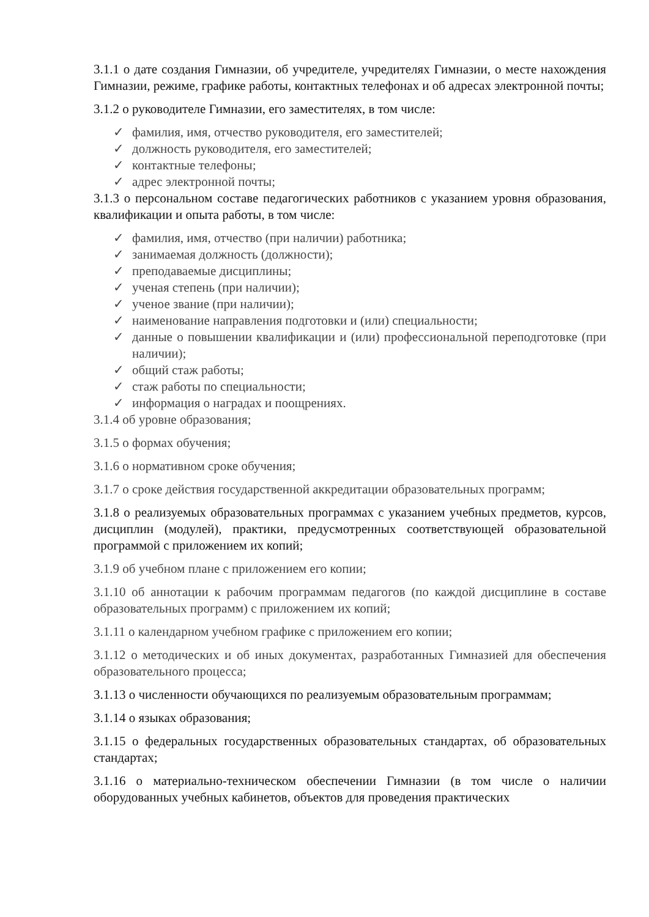3.1.1 о дате создания Гимназии, об учредителе, учредителях Гимназии, о месте нахождения Гимназии, режиме, графике работы, контактных телефонах и об адресах электронной почты;
3.1.2 о руководителе Гимназии, его заместителях, в том числе:
✓ фамилия, имя, отчество руководителя, его заместителей;
✓ должность руководителя, его заместителей;
✓ контактные телефоны;
✓ адрес электронной почты;
3.1.3 о персональном составе педагогических работников с указанием уровня образования, квалификации и опыта работы, в том числе:
✓ фамилия, имя, отчество (при наличии) работника;
✓ занимаемая должность (должности);
✓ преподаваемые дисциплины;
✓ ученая степень (при наличии);
✓ ученое звание (при наличии);
✓ наименование направления подготовки и (или) специальности;
✓ данные о повышении квалификации и (или) профессиональной переподготовке (при наличии);
✓ общий стаж работы;
✓ стаж работы по специальности;
✓ информация о наградах и поощрениях.
3.1.4 об уровне образования;
3.1.5 о формах обучения;
3.1.6 о нормативном сроке обучения;
3.1.7 о сроке действия государственной аккредитации образовательных программ;
3.1.8 о реализуемых образовательных программах с указанием учебных предметов, курсов, дисциплин (модулей), практики, предусмотренных соответствующей образовательной программой с приложением их копий;
3.1.9 об учебном плане с приложением его копии;
3.1.10 об аннотации к рабочим программам педагогов (по каждой дисциплине в составе образовательных программ) с приложением их копий;
3.1.11 о календарном учебном графике с приложением его копии;
3.1.12 о методических и об иных документах, разработанных Гимназией для обеспечения образовательного процесса;
3.1.13 о численности обучающихся по реализуемым образовательным программам;
3.1.14 о языках образования;
3.1.15 о федеральных государственных образовательных стандартах, об образовательных стандартах;
3.1.16 о материально-техническом обеспечении Гимназии (в том числе о наличии оборудованных учебных кабинетов, объектов для проведения практических